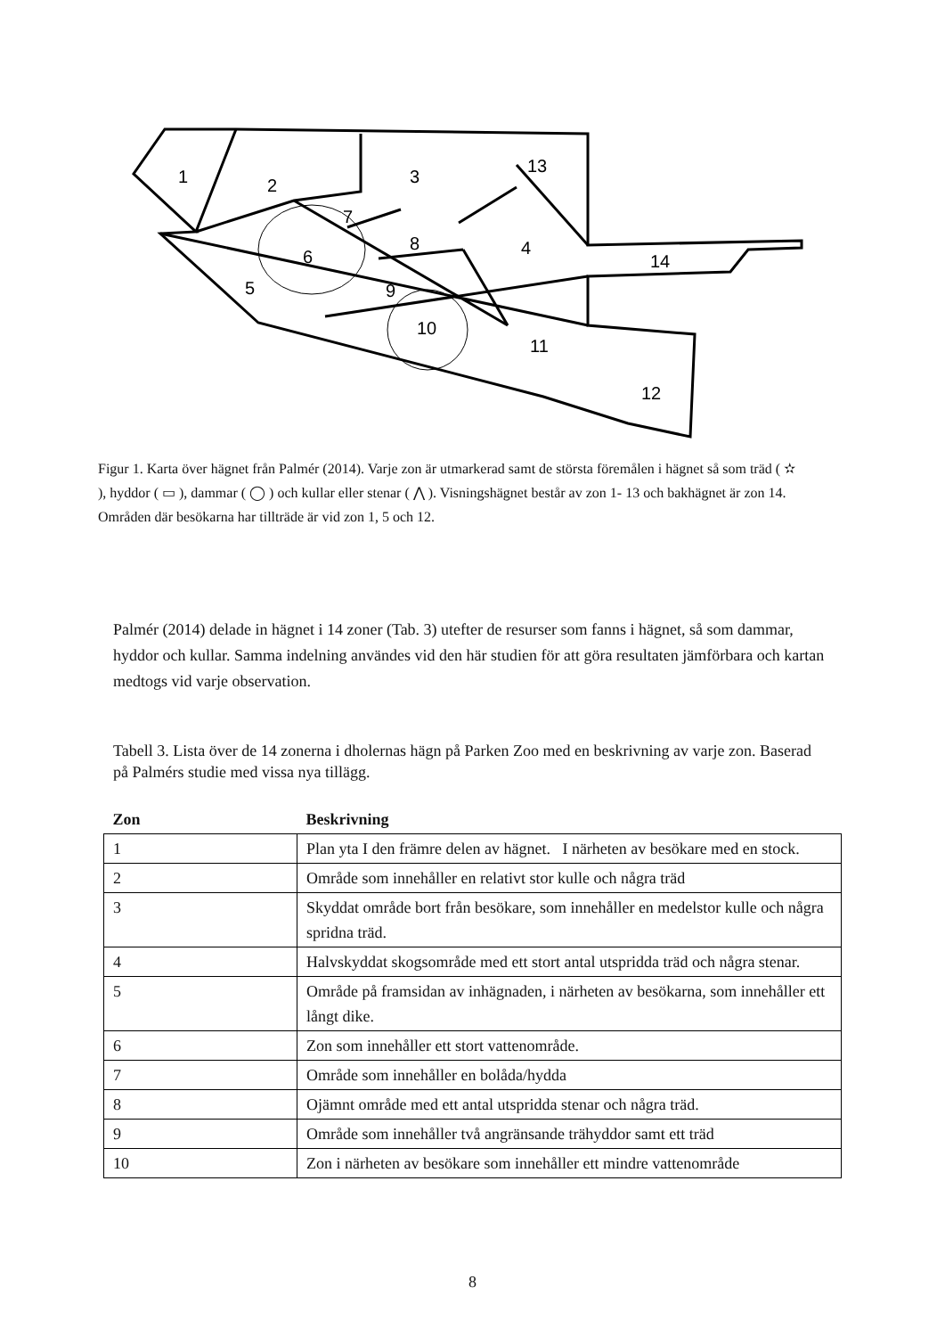1
2
3
4
5
6
7
8
9
10
11
12
13
14
Figur 1. Karta över hägnet från Palmér (2014). Varje zon är utmarkerad samt de största föremålen i hägnet så som träd ( ✫ ), hyddor ( ▭ ), dammar ( ◯ ) och kullar eller stenar ( ⋀ ). Visningshägnet består av zon 1- 13 och bakhägnet är zon 14. Områden där besökarna har tillträde är vid zon 1, 5 och 12.
Palmér (2014) delade in hägnet i 14 zoner (Tab. 3) utefter de resurser som fanns i hägnet, så som dammar, hyddor och kullar. Samma indelning användes vid den här studien för att göra resultaten jämförbara och kartan medtogs vid varje observation.
Tabell 3. Lista över de 14 zonerna i dholernas hägn på Parken Zoo med en beskrivning av varje zon. Baserad på Palmérs studie med vissa nya tillägg.
| Zon | Beskrivning |
| --- | --- |
| 1 | Plan yta I den främre delen av hägnet. I närheten av besökare med en stock. |
| 2 | Område som innehåller en relativt stor kulle och några träd |
| 3 | Skyddat område bort från besökare, som innehåller en medelstor kulle och några spridna träd. |
| 4 | Halvskyddat skogsområde med ett stort antal utspridda träd och några stenar. |
| 5 | Område på framsidan av inhägnaden, i närheten av besökarna, som innehåller ett långt dike. |
| 6 | Zon som innehåller ett stort vattenområde. |
| 7 | Område som innehåller en bolåda/hydda |
| 8 | Ojämnt område med ett antal utspridda stenar och några träd. |
| 9 | Område som innehåller två angränsande trähyddor samt ett träd |
| 10 | Zon i närheten av besökare som innehåller ett mindre vattenområde |
8